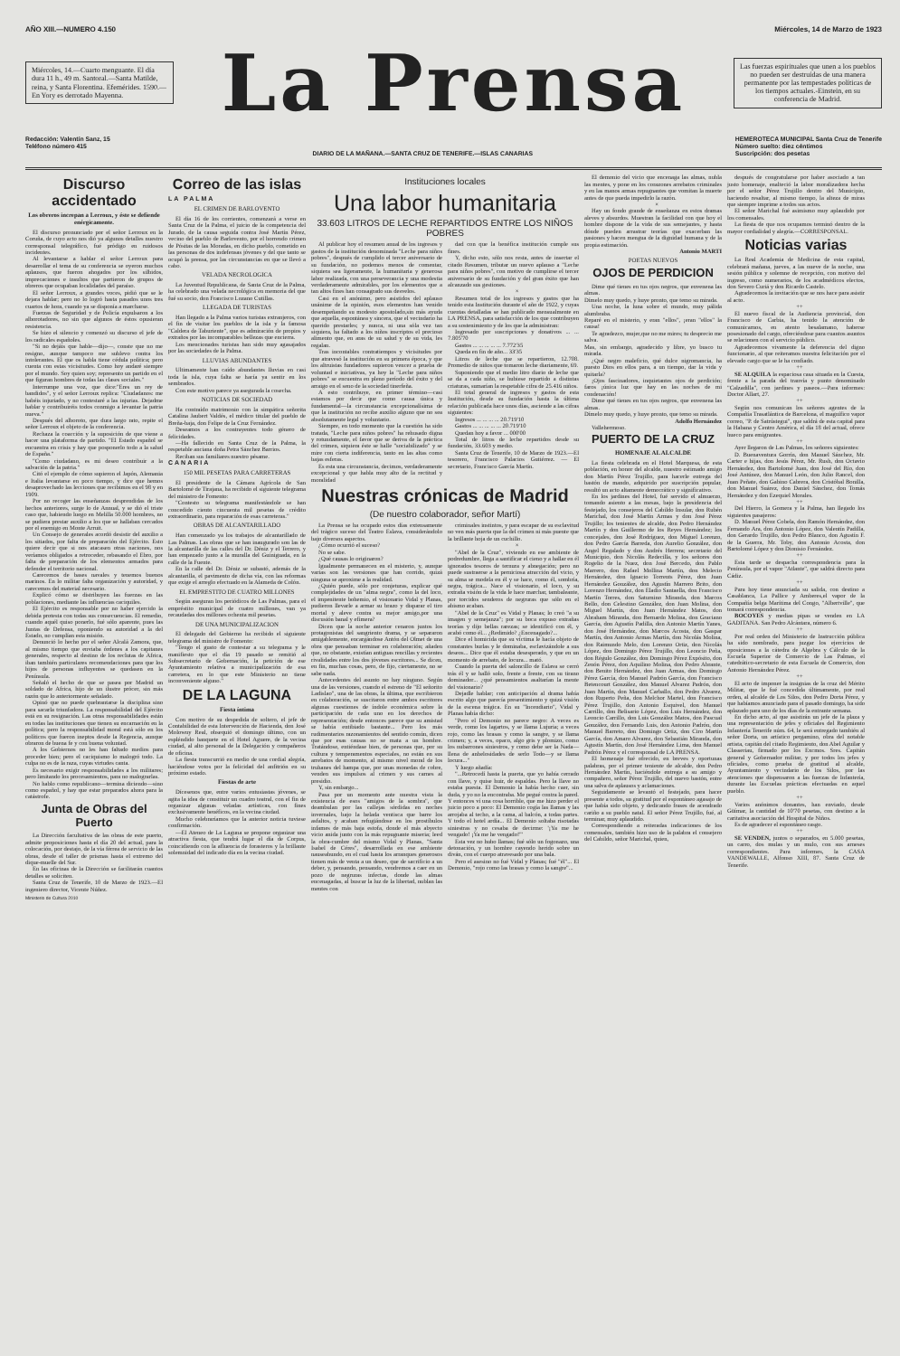AÑO XIII.—NUMERO 4.150 Miércoles, 14 de Marzo de 1923
Miércoles, 14.—Cuarto menguante. El día dura 11 h., 49 m. Santoral.—Santa Matilde, reina, y Santa Florentina. Efemérides. 1590.—En Yory es derrotado Mayenna.
La Prensa
Las fuerzas espirituales que unen a los pueblos no pueden ser destruídas de una manera permanente por las tempestades políticas de los tiempos actuales.-Einstein, en su conferencia de Madrid.
Redacción: Valentín Sanz, 15
Teléfono número 415 DIARIO DE LA MAÑANA.—SANTA CRUZ DE TENERIFE.—ISLAS CANARIAS HEMEROTECA MUNICIPAL Santa Cruz de Tenerife
Número suelto: diez céntimos
Suscripción: dos pesetas
Discurso accidentado
Los obreros increpan a Lerroux, y éste se defiende enérgicamente.
El discurso pronunciado por el señor Lerroux en la Coruña, de cuyo acto nos dió ya algunos detalles nuestro corresponsal telegráfico, fué pródigo en ruidosos incidentes.
Al levantarse a hablar el señor Lerroux para desarrollar el tema de su conferencia se oyeron muchos aplausos, que fueron ahogados por los silbidos, imprecaciones e insultos que partieron de grupos de obreros que ocupaban localidades del paraíso.
El señor Lerroux, a grandes voces, pidió que se le dejara hablar; pero no lo logró hasta pasados unos tres cuartos de hora, cuando ya se disponía a marcharse.
Fuerzas de Seguridad y de Policía expulsaron a los alborotadores, no sin que algunos de éstos opusieran resistencia.
Se hizo el silencio y comenzó su discurso el jefe de los radicales españoles.
"Si no dejáis que hable—dijo—, conste que no me resigno, aunque tampoco me sublevo contra los intolerantes. El que os habla tiene cédula política; pero cuenta con estas vicisitudes. Como hoy andaré siempre por el mundo. Soy quien soy; represento un partido en el que figuran hombres de todas las clases sociales."
Interrumpe una voz, que dice:"Eres un rey de bandidos", y el señor Lerroux replica: "Ciudadanos: me habéis injuriado, y no contestaré a las injurias. Dejadme hablar y contribuiréis todos conmigo a levantar la patria nueva."
Después del alboroto, que dura largo rato, repite el señor Lerroux el objeto de la conferencia.
Rechaza la coacción y la suposición de que viene a hacer una plataforma de partido. "El Estado español se encuentra en crisis y hay que posponerlo todo a la salud de España."
"Como ciudadano, es mi deseo contribuir a la salvación de la patria."
Citó el ejemplo de cómo supieron el Japón, Alemania e Italia levantarse en poco tiempo, y dice que hemos desaprovechado las lecciones que recibimos en el 98 y en 1909.
Por no recoger las enseñanzas desprendidas de los hechos anteriores, surge lo de Annual, y se dió el triste caso que, habiendo luego en Melilla 50.000 hombres, no se pudiera prestar auxilio a los que se hallaban cercados por el enemigo en Monte Arruit.
Un Consejo de generales acordó desistir del auxilio a los sitiados, por falta de preparación del Ejército. Esto quiere decir que si nos atacasen otras naciones, nos veríamos obligados a retroceder, rebasando el Ebro, por falta de preparación de los elementos armados para defender el territorio nacional.
Carecemos de bases navales y tenemos buenos marinos. En lo militar falta organización y autoridad, y carecemos del material necesario.
Explicó cómo se distribuyen las fuerzas en las poblaciones, mediante las influencias caciquiles.
El Ejército es responsable por no haber ejercido la debida protesta con todas sus consecuencias. El remedio, cuando aquél quiso ponerlo, fué sólo aparente, pues las Juntas de Defensa, oponiendo su autoridad a la del Estado, no cumplían esta misión.
Denunció lo hecho por el señor Alcalá Zamora, que, al mismo tiempo que enviaba órdenes a los capitanes generales, respecto al destino de los reclutas de Africa, iban también particulares recomendaciones para que los hijos de personas influyentes se quedasen en la Península.
Señaló el hecho de que se pasea por Madrid un soldado de Africa, hijo de un ilustre prócer, sin más razón que lo anteriormente señalado.
Opinó que no puede quebrantarse la disciplina sino para sacarla triunfadora. La responsabilidad del Ejército está en su resignación. Las otras responsabilidades están en todas las instituciones que tienen su encarnación en la política; pero la responsabilidad moral está sólo en los políticos que fueron ineptos desde la Regencia, aunque obraron de buena fe y con buena voluntad.
A los Gobiernos no les han faltado medios para proceder bien; pero el caciquismo lo malogró todo. La culpa no es de la raza, cuyas virtudes canta.
Es necesario exigir responsabilidades a los militares; pero limitando los procesamientos, para no malograrlas.
No hablo como republicano—termina diciendo—sino como español, y hay que estar preparados ahora para la catástrofe.
Junta de Obras del Puerto
La Dirección facultativa de las obras de este puerto, admite proposiciones hasta el día 20 del actual, para la colocación, por destajo, de la vía férrea de servicio de las obras, desde el taller de prismas hasta el extremo del dique-muelle del Sur.
En las oficinas de la Dirección se facilitarán cuantos detalles se soliciten.
Santa Cruz de Tenerife, 10 de Marzo de 1923.—El ingeniero director, Vicente Núñez.
Correo de las islas
LA PALMA
EL CRIMEN DE BARLOVENTO
El día 16 de los corrientes, comenzará a verse en Santa Cruz de la Palma, el juicio de la competencia del Jurado, de la causa seguida contra José Martín Pérez, vecino del pueblo de Barlovento, por el horrendo crimen de Pósitas de las Moradas, en dicho pueblo, cometido en las personas de dos indefensas jóvenes y del que tanto se ocupó la prensa, por las circunstancias en que se llevó a cabo.
VELADA NECROLOGICA
La Juventud Republicana, de Santa Cruz de la Palma, ha celebrado una velada necrológica en memoria del que fué su socio, don Francisco Lozano Cutillas.
LLEGADA DE TURISTAS
Han llegado a la Palma varios turistas extranjeros, con el fin de visitar los pueblos de la isla y la famosa "Caldera de Taburiente", que es admiración de propios y extraños por las incomparables bellezas que encierra.
Los mencionados turistas han sido muy agasajados por las sociedades de la Palma.
LLUVIAS ABUNDANTES
Ultimamente han caído abundantes lluvias en casi toda la isla, cuya falta se hacía ya sentir en los sembrados.
Con este motivo parece ya asegurada la cosecha.
NOTICIAS DE SOCIEDAD
Ha contraído matrimonio con la simpática señorita Catalina Jaubert Valdés, el médico titular del pueblo de Breña-baja, don Felipe de la Cruz Fernández.
Deseamos a los contrayentes todo género de felicidades.
—Ha fallecido en Santa Cruz de la Palma, la respetable anciana doña Petra Sánchez Barrios.
Reciban sus familiares nuestro pésame.
CANARIA
150 MIL PESETAS PARA CARRETERAS
El presidente de la Cámara Agrícola de San Bartolomé de Tirajana, ha recibido el siguiente telegrama del ministro de Fomento:
"Contesto su telegrama manifestándole se han concedido ciento cincuenta mil pesetas de crédito extraordinario, para reparación de esas carreteras."
OBRAS DE ALCANTARILLADO
Han comenzado ya los trabajos de alcantarillado de Las Palmas. Las obras que se han inaugurado son las de la alcantarilla de las calles del Dr. Déniz y el Terrero, y han empezado junto a la muralla del Guiniguada, en la calle de la Fuente.
En la calle del Dr. Déniz se subastó, además de la alcantarilla, el pavimento de dicha vía, con las reformas que exige el arreglo efectuado en la Alameda de Colón.
EL EMPRESTITO DE CUATRO MILLONES
Según aseguran los periódicos de Las Palmas, para el empréstito municipal de cuatro millones, van ya recaudadas dos millones ochenta mil pesetas.
DE UNA MUNICIPALIZACION
El delegado del Gobierno ha recibido el siguiente telegrama del ministro de Fomento:
"Tengo el gusto de contestar a su telegrama y le manifiesto que el día 19 pasado se remitió al Subsecretario de Gobernación, la petición de ese Ayuntamiento relativa a municipalización de esa carretera, en lo que este Ministerio no tiene inconveniente alguno."
DE LA LAGUNA
Fiesta íntima
Con motivo de su despedida de soltero, el jefe de Contabilidad de esta Intervención de Hacienda, don José Molowny Real, obsequió el domingo último, con un espléndido banquete en el Hotel Aguere, de la vecina ciudad, al alto personal de la Delegación y compañeros de oficina.
La fiesta transcurrió en medio de una cordial alegría, haciéndose votos por la felicidad del anfitrión en su próximo estado.
Fiestas de arte
Dícesenos que, entre varios entusiastas jóvenes, se agita la idea de constituir un cuadro teatral, con el fin de organizar algunas veladas artísticas, con fines exclusivamente benéficos, en la vecina ciudad.
Mucho celebraríamos que la anterior noticia tuviese confirmación.
—El Ateneo de La Laguna se propone organizar una atractiva fiesta, que tendrá lugar el día de Corpus, coincidiendo con la afluencia de forasteros y la brillante solemnidad del indicado día en la vecina ciudad.
Instituciones locales
Una labor humanitaria
33.603 LITROS DE LECHE REPARTIDOS ENTRE LOS NIÑOS POBRES
Al publicar hoy el resumen anual de los ingresos y gastos de la institución denominada "Leche para niños pobres", después de cumplido el tercer aniversario de su fundación, no podemos menos de comentar, siquiera sea ligeramente, la humanitaria y generosa labor realizada, con una perseverancia y una modestia verdaderamente admirables, por los elementos que a tan altos fines han consagrado sus desvelos.
Casi en el anónimo, pero asistidos del aplauso unánime de la opinión, esos elementos han venido desempeñando su modesto apostolado,sin más ayuda que aquella, espontánea y sincera, que el vecindario ha querido prestarles; y nunca, ni una sóla vez tan siquiera, ha faltado a los niños inscriptos el precioso alimento que, en aras de su salud y de su vida, les regalan.
Tras incontables contratiempos y vicisitudes por que atravesó la institución en su primera época, y que los altruistas fundadores supieron vencer a prueba de voluntad e iniciativas, ya hoy la "Leche para niños pobres" se encuentra en pleno período del éxito y del arraigo en el seno de la sociedad tinerfeña.
A esto contribuye, en primer término—casi estamos por decir que como causa única y fundamental—la circunstancia excepcionalísima de que la institución no recibe auxilio alguno que no sea absolutamente legal y voluntario.
Siempre, en todo momento que la cuestión ha sido tratada, "Leche para niños pobres" ha rehusado digna y rotundamente, el favor que se deriva de la práctica del crimen, siquiera éste se halle "sociabilizado" y se mire con cierta indiferencia, tanto en las altas como bajas esferas.
Es esta una circunstancia, decimos, verdaderamente excepcional y que habla muy alto de la rectitud y moralidad
dad con que la benéfica institución cumple sus fines.
Y, dicho esto, sólo nos resta, antes de insertar el citado Resumen, tributar un nuevo aplauso a "Leche para niños pobres", con motivo de cumplirse el tercer aniversario de su fundación y del gran éxito que han alcanzado sus gestiones.
×
Resumen total de los ingresos y gastos que ha tenido esta Institución durante el año de 1922, y cuyas cuentas detalladas se han publicado mensualmente en LA PRENSA, para satisfacción de los que contribuyen a su sostenimiento y de los que la administran:
Ingresado por suscripciones y donativos ... ... 7.805'70
Gastos ... ... ... ... ... 7.772'35
Queda en fin de año... 33'35
Litros de leche que se repartieron, 12.708. Promedio de niños que tomaron leche diariamente, 69.
Suponiendo que el medio litro diario de leche que se da a cada niño, se hubiese repartido a distintas criaturas, sumarían la respetable cifra de 25.416 niños.
El total general de ingresos y gastos de esta Institución, desde su fundación hasta la última relación publicada hace unos días, asciende a las cifras siguientes:
Ingresos ... ... ... ... 20.719'10
Gastos ... ... ... ... ... 20.719'10
Quedan hoy a favor ... 000'00
Total de litros de leche repartidos desde su fundación, 33.603 y medio.
Santa Cruz de Tenerife, 10 de Marzo de 1923.—El tesorero, Francisco Palacios Gutiérrez. — El secretario, Francisco García Martín.
Nuestras crónicas de Madrid
(De nuestro colaborador, señor Martí)
La Prensa se ha ocupado estos días extensamente del trágico suceso del Teatro Eslava, considerándolo bajo diversos aspectos.
¿Cómo ocurrió el suceso?
No se sabe.
¿Qué causas lo originaron?
Igualmente permanecen en el misterio, y, aunque varias son las versiones que han corrido, quizá ninguna se aproxime a la realidad.
¿Quién puede, sólo por conjeturas, explicar qué complejidades de un "alma negra", como la del loco, el impenitente bohemio, el visionario Vidal y Planas, pudieron llevarle a armar su brazo y disparar el tiro mortal y aleve contra su mejor amigo,por una discusión banal y efímera?
Dicen que la noche anterior cenaron juntos los protagonistas del sangriento drama, y se separaron amigablemente, encargándose Antón del Olmet de una obra que pensaban terminar en colaboración; añaden que, no obstante, existían antiguas rencillas y recientes rivalidades entre los dos jóvenes escritores... Se dicen, en fin, muchas cosas, pero, de fijo, ciertamente, no se sabe nada.
Antecedentes del asunto no hay ninguno. Según una de las versiones, cuando el estreno de "El señorito Ladislao", una de las obras, la última, que escribieron en colaboración, se suscitaron entre ambos escritores algunas cuestiones de índole económica sobre la participación de cada uno en los derechos de representación; desde entonces parece que su amistad se había entibiado bastante... Pero los más rudimentarios razonamientos del sentido común, dicen que por esas causas no se mata a un hombre. Tratándose, entiéndase bien, de personas que, por su cultura y temperamentos especiales, no están en sus arrebatos de momento, al mismo nivel moral de los truhanes del hampa que, por unas monedas de cobre, venden sus impulsos al crimen y sus carnes al presidio.
Y, sin embargo...
Pasa por un momento ante nuestra vista la existencia de esos "amigos de la sombra", que deambulan por las callejas sórdidas en noches invernales, bajo la helada ventisca que barre los asfaltos, y acaban refugiándose en los prostíbulos infames de más baja estofa, donde el más abyecto vicio anida junto con la más repugnante miseria; leed la obra-cumbre del mismo Vidal y Planas, "Santa Isabel de Céres", desarrollada en ese ambiente nauseabundo, en el cual hasta los arranques generosos tienen más de venta a un deseo, que de sacrificio a un deber, y, pensando, pensando, vendremos a caer en un pozo de negruras infectas, donde las almas encenagadas, al buscar la luz de la libertad, nublan las mentes con
criminales instintos, y para escapar de su esclavitud no ven más puerta que la del crimen ni más puente que la brillante hoja de un cuchillo.
×
"Abel de la Cruz", viviendo en ese ambiente de podredumbre, llega a santificar el cieno y a hallar en él ignorados tesoros de ternura y abnegación; pero no puede sustraerse a la perniciosa atracción del vicio, y su alma se modela en él y se hace, como él, sombría, negra, trágica... Nace el visionario, el loco, y su extraña visión de la vida le hace marchar, tambaleante, por torcidos senderos de negruras que sólo en el abismo acaban.
"Abel de la Cruz" es Vidal y Planas; lo creó "a su imagen y semejanza"; por su boca expuso extrañas teorías y dijo bellas rarezas; se identificó con él, y acabó como él... ¿Redimido? ¿Encenagado?...
Dice el homicida que su víctima le hacía objeto de constantes burlas y le dominaba, esclavizándole a sus deseos... Dice que él estaba desesperado, y que en un momento de arrebato, de locura... mató.
Cuando la puerta del saloncillo de Eslava se cerró trás él y se halló solo, frente a frente, con su tirano dominador... ¿qué pensamientos asaltarían la mente del visionario?
Dejadle hablar; con anticipación al drama había escrito algo que parecía presentimiento y quizá visión de la escena trágica. En su "Incendiario", Vidal y Planas había dicho:
"Pero el Demonio no parece negro: A veces es verde, como los lagartos, y se llama Lujuria; a veces rojo, como las brasas y como la sangre, y se llama crimen; y, a veces, opaco, algo gris y plomizo, como los nubarrones siniestros, y como debe ser la Nada—llena de anhelosidades de serlo Todo—y se llama locura..."
Y luego añadía:
"...Retrocedí hasta la puerta, que yo había cerrado con llave, y quise huir, de espaldas. Pero la llave no estaba puesta. El Demonio la había hecho caer, sin duda, y yo no la encontraba. Me pegué contra la pared. Y entonces ví una cosa horrible, que me hizo perder el juicio poco a poco: El Demonio cogía las llamas y las arrojaba al techo, a la cama, al balcón, a todas partes. Y todo el hotel ardía... El Demonio soltaba risotadas siniestras y no cesaba de decirme: '¡Ya me he vengado! ¡Ya me he vengado!'"
Esta vez no hubo llamas; fué sólo un fogonazo, una detonación, y un hombre cayendo herido sobre un diván, con el cuerpo atravesado por una bala.
Pero el asesino no fué Vidal y Planas; fué "él"... El Demonio, "rojo como las brasas y como la sangre"...
El demonio del vicio que encenaga las almas, nubla las mentes, y pone en los corazones arrebatos criminales y en las manos armas repugnantes que vomitan la muerte antes de que pueda impedirlo la razón.
×
Hay un fondo grande de enseñanza en estos dramas aleves y absurdos. Muestran la facilidad con que hoy el hombre dispone de la vida de sus semejantes, y hasta dónde pueden arrastrar teorías que exacerban las pasiones y hacen mengua de la dignidad humana y de la propia estimación.
Antonio MARTI
POETAS NUEVOS
OJOS DE PERDICION
Dime qué tienes en tus ojos negros, que envenena las almas.
Dímelo muy quedo, y huye pronto, que temo su mirada.
Una noche, la luna sobre el mundo, muy pálida alumbraba.
Reparé en el misterio, y eran "ellos", ¡eran "ellos" la causa!
Te agradezco, mujer,que no me mires; tu desprecio me salva.
Mas, sin embargo, agradecido y libre, yo busco tu mirada.
¿Qué negro maleficio, qué dulce nigromancia, ha puesto Dios en ellos para, a un tiempo, dar la vida y quitarla?
¡Ojos fascinadores, inquietantes ojos de perdición; faros ¡única luz que hay en las noches de mi condenación!
Dime qué tienes en tus ojos negros, que envenena las almas.
Dímelo muy quedo, y huye pronto, que temo su mirada.
Adolfo Hernández
Vallehermoso.
PUERTO DE LA CRUZ
HOMENAJE AL ALCALDE
La fiesta celebrada en el Hotel Marquesa, de esta población, en honor del alcalde, nuestro estimado amigo don Martín Pérez Trujillo, para hacerle entrega del bastón de mando, adquirido por suscripción popular, resultó un acto altamente democrático y significativo.
En los jardines del Hotel, fué servido el almuerzo, tomando asiento a las mesas, bajo la presidencia del festejado, los consejeros del Cabildo Insular, don Rubén Marichal, don José Martín Armas y don José Pérez Trujillo; los tenientes de alcalde, don Pedro Hernández Martín y don Guillermo de los Reyes Hernández; los concejales, don José Rodríguez, don Miguel Lorenzo, don Pedro García Barreda, don Aurelio González, don Angel Regalado y don Andrés Herrera; secretario del Municipio, don Nicolás Redecilla, y los señores don Rogelio de la Nuez, don José Bercedo, don Pablo Marrero, don Rafael Mollina Martín, don Melecio Hernández, don Ignacio Torrents Pérez, don Juan Hernández González, don Agustín Marrero Brito, don Lorenzo Hernández, don Eladio Santaella, don Francisco Martín Torres, don Saturnino Miranda, don Marcos Bello, don Celestino González, don Juan Molina, don Miguel Martín, don Juan Hernández Matos, don Abraham Miranda, don Bernardo Molina, don Graciano García, don Agustín Padilla, don Antonio Martín Yanes, don José Hernández, don Marcos Acosta, don Gaspar Martín, don Antonio Armas Martín, don Nicolás Molina, don Raimundo Melo, don Lorenzo Ortiz, don Nicolás López, don Domingo Pérez Trujillo, don Leoncio Peña, don Régulo González, don Domingo Pérez Expósito, don Zenón Pérez, don Aquilino Molina, don Pedro Abrante, don Benito Hernández, don Juan Armas, don Domingo Pérez García, don Manuel Padrón García, don Francisco Betencourt González, don Manuel Alvarez Padrón, don Juan Martín, don Manuel Carballo, don Pedro Alvarez, don Ruperto Peña, don Melchor Martel, don Francisco Pérez Trujillo, don Antonio Esquivel, don Manuel Carrillo, don Belisario López, don Luis Hernández, don Leoncio Carrillo, don Luis González Matos, don Pascual González, don Fernando Luis, don Antonio Padrón, don Manuel Barreto, don Domingo Ortiz, don Ciro Martín García, don Amaro Alvarez, don Sebastián Miranda, don Agustín Martín, don José Hernández Lima, don Manuel Padrón Pérez y el corresponsal de LA PRENSA.
El homenaje fué ofrecido, en breves y oportunas palabras, por el primer teniente de alcalde, don Pedro Hernández Martín, haciéndole entrega a su amigo y compañero, señor Pérez Trujillo, del nuevo bastón, entre una salva de aplausos y aclamaciones.
Seguidamente se levantó el festejado, para hacer presente a todos, su gratitud por el espontáneo agasajo de que había sido objeto, y dedicando frases de acendrado cariño a su pueblo natal. El señor Pérez Trujillo, fué, al terminar, muy aplaudido.
Correspondiendo a reiteradas indicaciones de los comensales, también hizo uso de la palabra el consejero del Cabildo, señor Marichal, quien,
después de congratularse por haber asociado a tan justo homenaje, enalteció la labor moralizadora hecha por el señor Pérez Trujillo dentro del Municipio, haciendo resaltar, al mismo tiempo, la alteza de miras que siempre imprime a todos sus actos.
El señor Marichal fué asimismo muy aplaudido por los comensales.
La fiesta de que nos ocupamos terminó dentro de la mayor cordialidad y alegría.—CORRESPONSAL.
Noticias varias
La Real Academia de Medicina de esta capital, celebrará mañana, jueves, a las nueve de la noche, una sesión pública y solemne de recepción, con motivo del ingreso, como numerarios, de los acadmédicos electos, don Severo Curiá y don Ricardo Castelo.
Agradecemos la invitación que se nos hace para asistir al acto.
++
El nuevo fiscal de la Audiencia provincial, don Francisco de Carbia, ha tenido la atención de comunicarnos, en atento besalamano, haberse posesionado del cargo, ofreciéndose para cuantos asuntos se relacionen con el servicio público.
Agradecemos vivamente la deferencia del digno funcionario, al que reiteramos nuestra felicitación por el elevado cargo que se le ha confiado.
++
SE ALQUILA la espaciosa casa situada en la Cuesta, frente a la parada del tranvía y punto denominado "Calzadilla", con jardines y paseos.—Para informes: Doctor Allart, 27.
++
Según nos comunican los señores agentes de la Compañía Trasatlántica de Barcelona, el magnífico vapor correo, "P. de Satrústegui", que saldrá de esta capital para la Habana y Centro América, el día 18 del actual, ofrece hueco para emigrantes.
++
Ayer llegaron de Las Palmas, los señores siguientes:
D. Buenaventura Gorrín, don Manuel Sánchez, Mr. Carter e hijas, don Jesús Pérez, Mr. Rush, don Octavio Hernández, don Bartolomé Juan, don José del Río, don José Antúnez, don Manuel León, don Julio Rancel, don Juan Peñate, don Gabino Cabrera, don Cristóbal Bonilla, don Manuel Suárez, don Daniel Sánchez, don Tomás Hernández y don Ezequiel Morales.
++
Del Hierro, la Gomera y la Palma, han llegado los siguientes pasajeros:
D. Manuel Pérez Cobela, don Ramón Hernández, don Fernando Ara, don Antonio López, don Valentín Padilla, don Gerardo Trujillo, don Pedro Blanco, don Agustín F. de la Guerra, Mr. Toby, don Antonio Acosta, don Bartolomé López y don Dionisio Fernández.
++
Esta tarde se despacha correspondencia para la Península, por el vapor "Atlante", que saldrá directo para Cádiz.
++
Para hoy tiene anunciada su salida, con destino a Casablanca, La Pallice y Amberes,el vapor de la Compañía belga Marítima del Congo, "Albertville", que tomará correspondencia.
BOCOYES y medias pipas se venden en LA GADITANA. San Pedro Alcántara, número 6.
++
Por real orden del Ministerio de Instrucción pública ha sido nombrado, para juzgar los ejercicios de oposiciones a la cátedra de Algebra y Cálculo de la Escuela Superior de Comercio de Las Palmas, el catedrático-secretario de esta Escuela de Comercio, don Antonio Hernández Pérez.
++
El acto de imponer la insignias de la cruz del Mérito Militar, que le fué concedida últimamente, por real orden, al alcalde de Los Silos, don Pedro Dorta Pérez, y que habíamos anunciado para el pasado domingo, ha sido aplazado para uno de los días de la entrante semana.
En dicho acto, al que asistirán un jefe de la plaza y una representación de jefes y oficiales del Regimiento Infantería Tenerife núm. 64, le será entregado también al señor Dorta, un artístico pergamino, obra del notable artista, capitán del citado Regimiento, don Abel Aguilar y Classeriau, firmado por los Excmos. Sres. Capitán general y Gobernador militar, y por todos los jefes y oficiales, como prueba de gratitud al alcalde, Ayuntamiento y vecindario de los Silos, por las atenciones que dispensaron a las fuerzas de Infantería, durante las Escuelas prácticas efectuadas en aquel pueblo.
++
Varios anónimos donantes, han enviado, desde Güímar, la cantidad de 10'70 pesetas, con destino a la caritativa asociación del Hospital de Niños.
Es de agradecer el espontáneo rasgo.
++
SE VENDEN, juntos o separados, en 5.000 pesetas, un carro, dos mulas y un mulo, con sus arneses correspondientes. Para informes, la CASA VANDEWALLE, Alfonso XIII, 87. Santa Cruz de Tenerife.
Ministerio de Cultura 2010